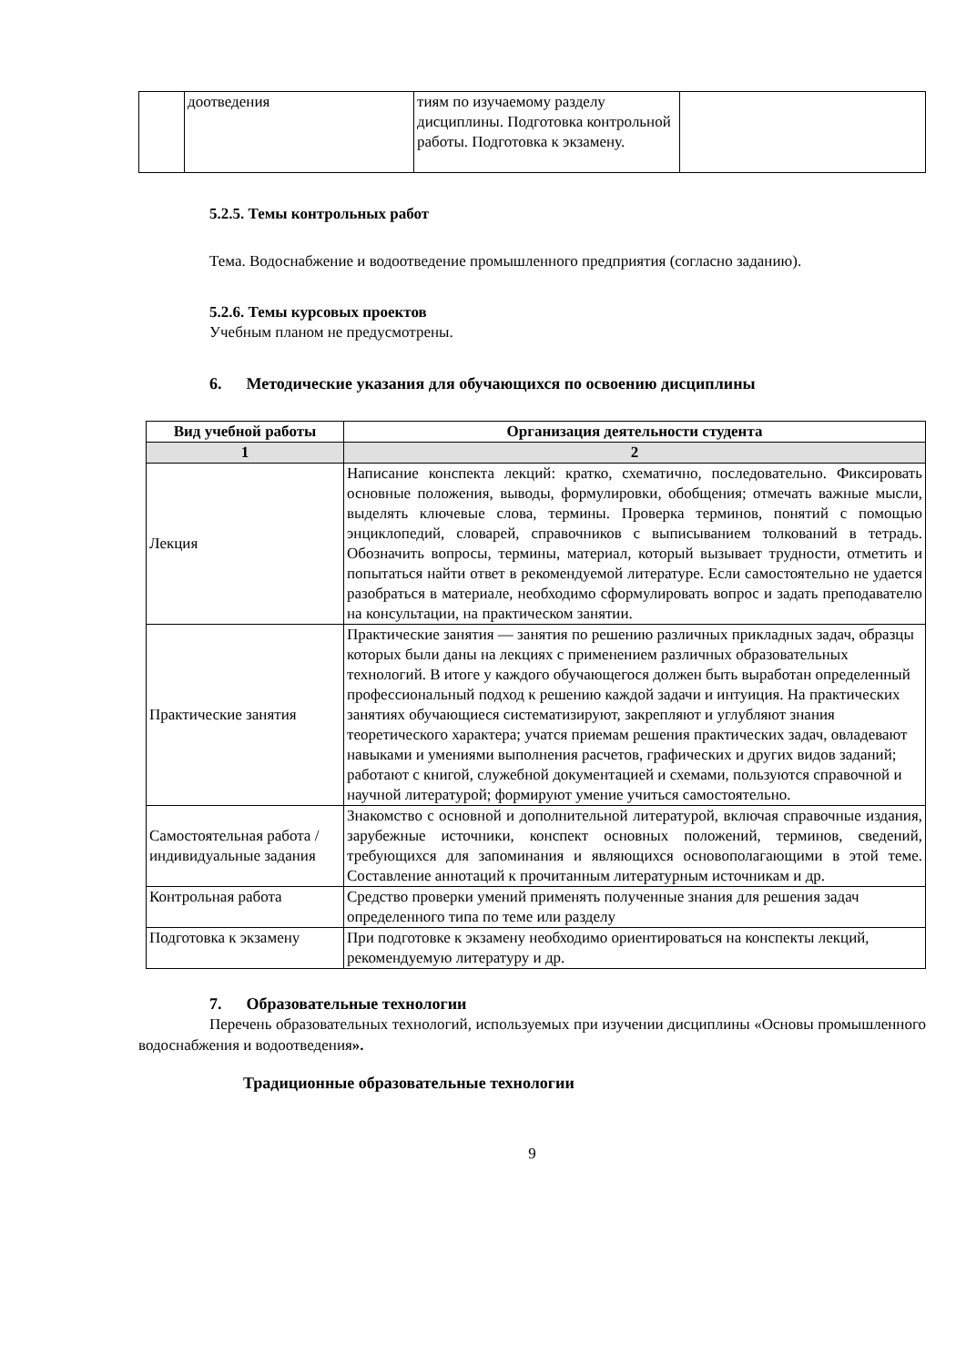| | доотведения | тиям по изучаемому разделу дисциплины. Подготовка контрольной работы. Подготовка к экзамену. | |
5.2.5. Темы контрольных работ
Тема. Водоснабжение и водоотведение промышленного предприятия (согласно заданию).
5.2.6. Темы курсовых проектов
Учебным планом не предусмотрены.
6. Методические указания для обучающихся по освоению дисциплины
| Вид учебной работы | Организация деятельности студента |
| --- | --- |
| 1 | 2 |
| Лекция | Написание конспекта лекций: кратко, схематично, последовательно. Фиксировать основные положения, выводы, формулировки, обобщения; отмечать важные мысли, выделять ключевые слова, термины. Проверка терминов, понятий с помощью энциклопедий, словарей, справочников с выписыванием толкований в тетрадь. Обозначить вопросы, термины, материал, который вызывает трудности, отметить и попытаться найти ответ в рекомендуемой литературе. Если самостоятельно не удается разобраться в материале, необходимо сформулировать вопрос и задать преподавателю на консультации, на практическом занятии. |
| Практические занятия | Практические занятия — занятия по решению различных прикладных задач, образцы которых были даны на лекциях с применением различных образовательных технологий. В итоге у каждого обучающегося должен быть выработан определенный профессиональный подход к решению каждой задачи и интуиция. На практических занятиях обучающиеся систематизируют, закрепляют и углубляют знания теоретического характера; учатся приемам решения практических задач, овладевают навыками и умениями выполнения расчетов, графических и других видов заданий; работают с книгой, служебной документацией и схемами, пользуются справочной и научной литературой; формируют умение учиться самостоятельно. |
| Самостоятельная работа / индивидуальные задания | Знакомство с основной и дополнительной литературой, включая справочные издания, зарубежные источники, конспект основных положений, терминов, сведений, требующихся для запоминания и являющихся основополагающими в этой теме. Составление аннотаций к прочитанным литературным источникам и др. |
| Контрольная работа | Средство проверки умений применять полученные знания для решения задач определенного типа по теме или разделу |
| Подготовка к экзамену | При подготовке к экзамену необходимо ориентироваться на конспекты лекций, рекомендуемую литературу и др. |
7. Образовательные технологии
Перечень образовательных технологий, используемых при изучении дисциплины «Основы промышленного водоснабжения и водоотведения».
Традиционные образовательные технологии
9